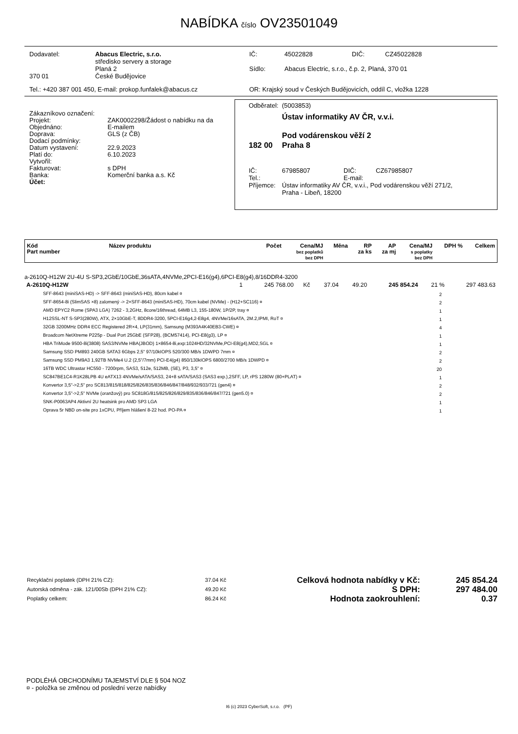NABÍDKA číslo OV23501049
| Dodavatel: | Abacus Electric, s.r.o. středisko servery a storage Planá 2 |
| 370 01 | České Budějovice |
| IČ: | 45022828 | DIČ: | CZ45022828 |
| Sídlo: | Abacus Electric, s.r.o., č.p. 2, Planá, 370 01 | | |
Tel.: +420 387 001 450, E-mail: prokop.funfalek@abacus.cz OR: Krajský soud v Českých Budějovicích, oddíl C, vložka 1228
| Zákazníkovo označení: | |
| Projekt: | ZAK0002298/Žádost o nabídku na da |
| Objednáno: | E-mailem |
| Doprava: | GLS (z ČB) |
| Dodací podmínky: | |
| Datum vystavení: | 22.9.2023 |
| Platí do: | 6.10.2023 |
| Vytvořil: | |
| Fakturovat: | s DPH |
| Banka: | Komerční banka a.s. Kč |
| Účet: | |
Odběratel: (5003853)
Ústav informatiky AV ČR, v.v.i.
Pod vodárenskou věží 2
182 00 Praha 8
| IČ: | 67985807 | DIČ: | CZ67985807 |
| Tel.: | | E-mail: | |
| Příjemce: | Ústav informatiky AV ČR, v.v.i., Pod vodárenskou věží 271/2, Praha - Libeň, 18200 | | |
| Kód Part number | Název produktu | Počet | Cena/MJ bez poplatků bez DPH | Měna | RP za ks | AP za mj | Cena/MJ s poplatky bez DPH | DPH % | Celkem |
| --- | --- | --- | --- | --- | --- | --- | --- | --- | --- |
a-2610Q-H12W 2U-4U S-SP3,2GbE/10GbE,36sATA,4NVMe,2PCI-E16(g4),6PCI-E8(g4),8/16DDR4-3200
| A-2610Q-H12W | 1 | 245 768.00 | Kč | 37.04 | 49.20 | 245 854.24 | 21 % | 297 483.63 |
| SFF-8643 (miniSAS-HD) -> SFF-8643 (miniSAS-HD), 80cm kabel ¤ | 2 |
| SFF-8654-8i (SlimSAS ×8) zalomený -> 2×SFF-8643 (miniSAS-HD), 70cm kabel (NVMe) - (H12+SC116) ¤ | 2 |
| AMD EPYC2 Rome (SPA3 LGA) 7262 - 3,2GHz, 8core/16thread, 64MB L3, 155-180W, 1P/2P, tray ¤ | 1 |
| H12SSL-NT S-SP3(280W), ATX, 2×10GbE-T, 8DDR4-3200, 5PCI-E16g4,2-E8g4, 4NVMe/16sATA, 2M.2,IPMI, RoT ¤ | 1 |
| 32GB 3200MHz DDR4 ECC Registered 2R×4, LP(31mm), Samsung (M393A4K40EB3-CWE) ¤ | 4 |
| Broadcom NetXtreme P225p - Dual Port 25GbE (SFP28), (BCM57414), PCI-E8(g3), LP ¤ | 1 |
| HBA TriMode 9500-8i(3808) SAS3/NVMe HBA(JBOD) 1×8654-8i,exp:1024HD/32NVMe,PCI-E8(g4),MD2,SGL ¤ | 1 |
| Samsung SSD PM893 240GB SATA3 6Gbps 2,5" 97/10kIOPS 520/300 MB/s 1DWPD 7mm ¤ | 2 |
| Samsung SSD PM9A3 1,92TB NVMe4 U.2 (2,5"/7mm) PCI-E4(g4) 850/130kIOPS 6800/2700 MB/s 1DWPD ¤ | 2 |
| 16TB WDC Ultrastar HC550 - 7200rpm, SAS3, 512e, 512MB, (SE), P3, 3,5" ¤ | 20 |
| SC847BE1C4-R1K28LPB 4U eATX13 4NVMe/sATA/SAS3, 24+8 sATA/SAS3 (SAS3 exp.),2SFF, LP, rPS 1280W (80+PLAT) ¤ | 1 |
| Konvertor 3,5"->2,5" pro SC813/815/818/825/826/835/836/846/847/848/932/933/721 (gen4) ¤ | 2 |
| Konvertor 3,5"->2,5" NVMe (oranžový) pro SC818G/815/825/826/829/835/836/846/847/721 (gen5.0) ¤ | 2 |
| SNK-P0063AP4 Aktivní 2U heatsink pro AMD SP3 LGA | 1 |
| Oprava 5r NBD on-site pro 1xCPU, Příjem hlášení 8-22 hod. PO-PA ¤ | 1 |
| Recyklační poplatek (DPH 21% CZ): | 37.04 Kč |
| Autorská odměna - zák. 121/00Sb (DPH 21% CZ): | 49.20 Kč |
| Poplatky celkem: | 86.24 Kč |
| Celková hodnota nabídky v Kč: | 245 854.24 |
| S DPH: | 297 484.00 |
| Hodnota zaokrouhlení: | 0.37 |
PODLÉHÁ OBCHODNÍMU TAJEMSTVÍ DLE § 504 NOZ
¤ - položka se změnou od poslední verze nabídky
I6 (c) 2023 CyberSoft, s.r.o. (PF)